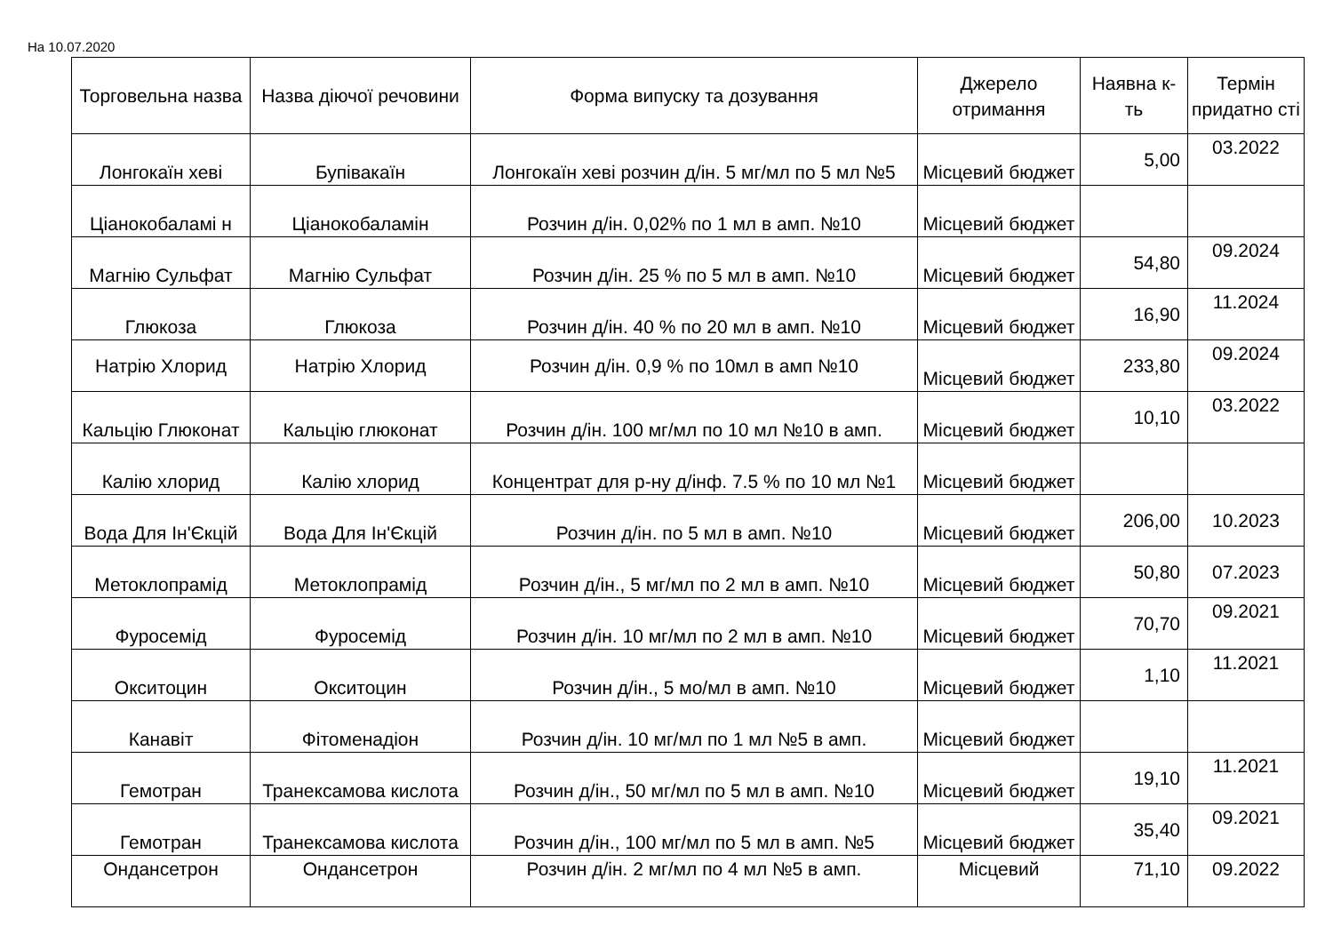На 10.07.2020
| Торговельна назва | Назва діючої речовини | Форма випуску та дозування | Джерело отримання | Наявна к-ть | Термін придатно сті |
| --- | --- | --- | --- | --- | --- |
| Лонгокаїн хеві | Бупівакаїн | Лонгокаїн хеві розчин д/ін. 5 мг/мл по 5 мл №5 | Місцевий бюджет | 5,00 | 03.2022 |
| Ціанокобаламі н | Ціанокобаламін | Розчин д/ін. 0,02% по 1 мл в амп. №10 | Місцевий бюджет | | |
| Магнію Сульфат | Магнію Сульфат | Розчин д/ін. 25 % по 5 мл в амп. №10 | Місцевий бюджет | 54,80 | 09.2024 |
| Глюкоза | Глюкоза | Розчин д/ін. 40 % по 20 мл в амп. №10 | Місцевий бюджет | 16,90 | 11.2024 |
| Натрію Хлорид | Натрію Хлорид | Розчин д/ін. 0,9 % по 10мл в амп №10 | Місцевий бюджет | 233,80 | 09.2024 |
| Кальцію Глюконат | Кальцію глюконат | Розчин д/ін. 100 мг/мл по 10 мл №10 в амп. | Місцевий бюджет | 10,10 | 03.2022 |
| Калію хлорид | Калію хлорид | Концентрат для р-ну д/інф. 7.5 % по 10 мл №1 | Місцевий бюджет | | |
| Вода Для Ін'Єкцій | Вода Для Ін'Єкцій | Розчин д/ін. по 5 мл в амп. №10 | Місцевий бюджет | 206,00 | 10.2023 |
| Метоклопрамід | Метоклопрамід | Розчин д/ін., 5 мг/мл по 2 мл в амп. №10 | Місцевий бюджет | 50,80 | 07.2023 |
| Фуросемід | Фуросемід | Розчин д/ін. 10 мг/мл по 2 мл в амп. №10 | Місцевий бюджет | 70,70 | 09.2021 |
| Окситоцин | Окситоцин | Розчин д/ін., 5 мо/мл в амп. №10 | Місцевий бюджет | 1,10 | 11.2021 |
| Канавіт | Фітоменадіон | Розчин д/ін. 10 мг/мл по 1 мл №5 в амп. | Місцевий бюджет | | |
| Гемотран | Транексамова кислота | Розчин д/ін., 50 мг/мл по 5 мл в амп. №10 | Місцевий бюджет | 19,10 | 11.2021 |
| Гемотран | Транексамова кислота | Розчин д/ін., 100 мг/мл по 5 мл в амп. №5 | Місцевий бюджет | 35,40 | 09.2021 |
| Ондансетрон | Ондансетрон | Розчин д/ін. 2 мг/мл по 4 мл №5 в амп. | Місцевий | 71,10 | 09.2022 |